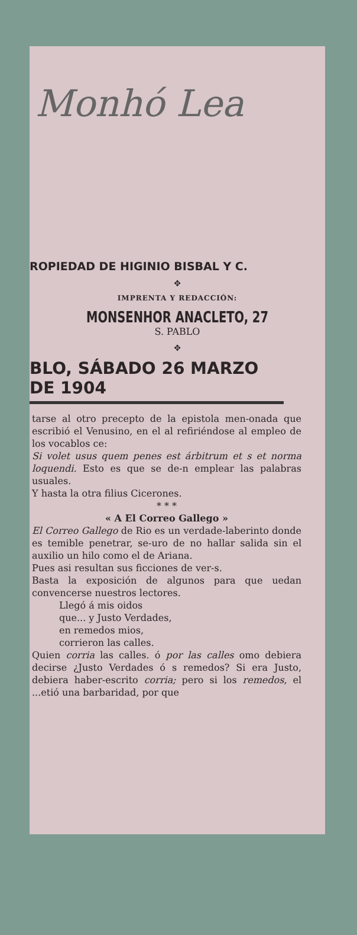Monhó Lea
ROPIEDAD DE HIGINIO BISBAL Y C.
✥
IMPRENTA Y REDACCIÓN:
MONSENHOR ANACLETO, 27
S. PABLO
✥
BLO, SÁBADO 26 MARZO DE 1904
tarse al otro precepto de la epistola men-onada que escribió el Venusino, en el al refiriéndose al empleo de los vocablos ce:
Si volet usus quem penes est árbitrum et s et norma loquendi. Esto es que se de-n emplear las palabras usuales.
Y hasta la otra filius Cicerones.
* * *
« A El Correo Gallego »
El Correo Gallego de Rio es un verdade-laberinto donde es temible penetrar, se-uro de no hallar salida sin el auxilio un hilo como el de Ariana.
Pues asi resultan sus ficciones de ver-s.
Basta la exposición de algunos para que uedan convencerse nuestros lectores.
Llegó á mis oidos
que... y Justo Verdades,
en remedos mios,
corrieron las calles.
Quien corria las calles. ó por las calles omo debiera decirse ¿Justo Verdades ó s remedos? Si era Justo, debiera haber-escrito corria; pero si los remedos, el ...etió una barbaridad, por que